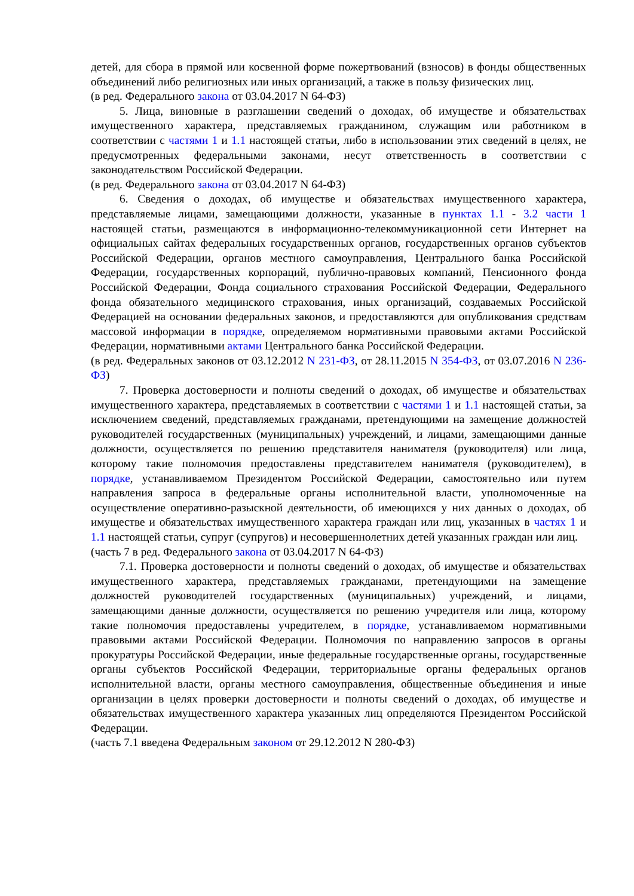детей, для сбора в прямой или косвенной форме пожертвований (взносов) в фонды общественных объединений либо религиозных или иных организаций, а также в пользу физических лиц.
(в ред. Федерального закона от 03.04.2017 N 64-ФЗ)
5. Лица, виновные в разглашении сведений о доходах, об имуществе и обязательствах имущественного характера, представляемых гражданином, служащим или работником в соответствии с частями 1 и 1.1 настоящей статьи, либо в использовании этих сведений в целях, не предусмотренных федеральными законами, несут ответственность в соответствии с законодательством Российской Федерации.
(в ред. Федерального закона от 03.04.2017 N 64-ФЗ)
6. Сведения о доходах, об имуществе и обязательствах имущественного характера, представляемые лицами, замещающими должности, указанные в пунктах 1.1 - 3.2 части 1 настоящей статьи, размещаются в информационно-телекоммуникационной сети Интернет на официальных сайтах федеральных государственных органов, государственных органов субъектов Российской Федерации, органов местного самоуправления, Центрального банка Российской Федерации, государственных корпораций, публично-правовых компаний, Пенсионного фонда Российской Федерации, Фонда социального страхования Российской Федерации, Федерального фонда обязательного медицинского страхования, иных организаций, создаваемых Российской Федерацией на основании федеральных законов, и предоставляются для опубликования средствам массовой информации в порядке, определяемом нормативными правовыми актами Российской Федерации, нормативными актами Центрального банка Российской Федерации.
(в ред. Федеральных законов от 03.12.2012 N 231-ФЗ, от 28.11.2015 N 354-ФЗ, от 03.07.2016 N 236-ФЗ)
7. Проверка достоверности и полноты сведений о доходах, об имуществе и обязательствах имущественного характера, представляемых в соответствии с частями 1 и 1.1 настоящей статьи, за исключением сведений, представляемых гражданами, претендующими на замещение должностей руководителей государственных (муниципальных) учреждений, и лицами, замещающими данные должности, осуществляется по решению представителя нанимателя (руководителя) или лица, которому такие полномочия предоставлены представителем нанимателя (руководителем), в порядке, устанавливаемом Президентом Российской Федерации, самостоятельно или путем направления запроса в федеральные органы исполнительной власти, уполномоченные на осуществление оперативно-разыскной деятельности, об имеющихся у них данных о доходах, об имуществе и обязательствах имущественного характера граждан или лиц, указанных в частях 1 и 1.1 настоящей статьи, супруг (супругов) и несовершеннолетних детей указанных граждан или лиц.
(часть 7 в ред. Федерального закона от 03.04.2017 N 64-ФЗ)
7.1. Проверка достоверности и полноты сведений о доходах, об имуществе и обязательствах имущественного характера, представляемых гражданами, претендующими на замещение должностей руководителей государственных (муниципальных) учреждений, и лицами, замещающими данные должности, осуществляется по решению учредителя или лица, которому такие полномочия предоставлены учредителем, в порядке, устанавливаемом нормативными правовыми актами Российской Федерации. Полномочия по направлению запросов в органы прокуратуры Российской Федерации, иные федеральные государственные органы, государственные органы субъектов Российской Федерации, территориальные органы федеральных органов исполнительной власти, органы местного самоуправления, общественные объединения и иные организации в целях проверки достоверности и полноты сведений о доходах, об имуществе и обязательствах имущественного характера указанных лиц определяются Президентом Российской Федерации.
(часть 7.1 введена Федеральным законом от 29.12.2012 N 280-ФЗ)